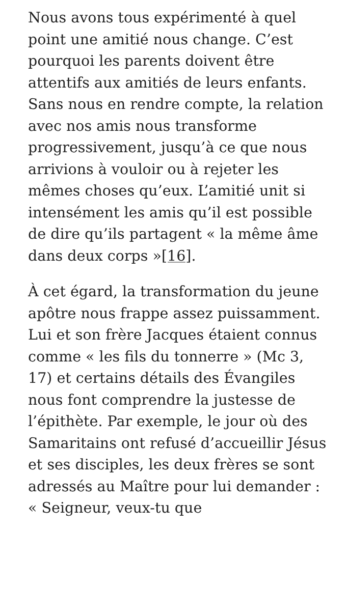Nous avons tous expérimenté à quel point une amitié nous change. C’est pourquoi les parents doivent être attentifs aux amitiés de leurs enfants. Sans nous en rendre compte, la relation avec nos amis nous transforme progressivement, jusqu’à ce que nous arrivions à vouloir ou à rejeter les mêmes choses qu’eux. L’amitié unit si intensément les amis qu’il est possible de dire qu’ils partagent « la même âme dans deux corps »[16].
À cet égard, la transformation du jeune apôtre nous frappe assez puissamment. Lui et son frère Jacques étaient connus comme « les fils du tonnerre » (Mc 3, 17) et certains détails des Évangiles nous font comprendre la justesse de l’épithète. Par exemple, le jour où des Samaritains ont refusé d’accueillir Jésus et ses disciples, les deux frères se sont adressés au Maître pour lui demander : « Seigneur, veux-tu que